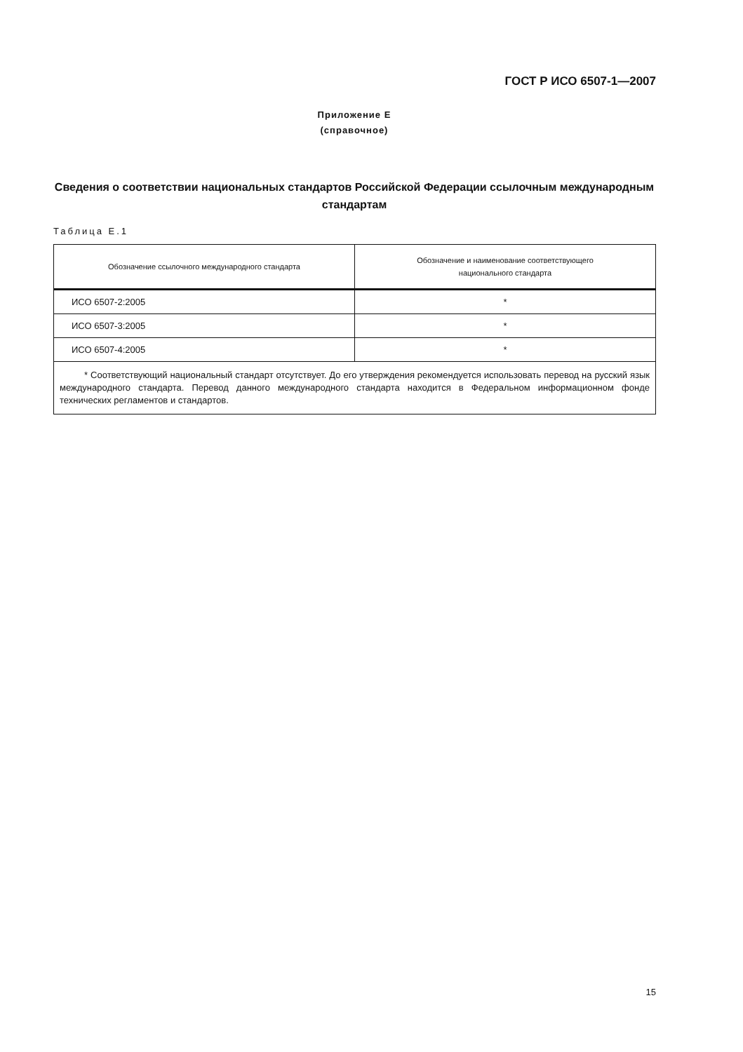ГОСТ Р ИСО 6507-1—2007
Приложение Е
(справочное)
Сведения о соответствии национальных стандартов Российской Федерации ссылочным международным стандартам
Таблица Е.1
| Обозначение ссылочного международного стандарта | Обозначение и наименование соответствующего национального стандарта |
| --- | --- |
| ИСО 6507-2:2005 | * |
| ИСО 6507-3:2005 | * |
| ИСО 6507-4:2005 | * |
| * Соответствующий национальный стандарт отсутствует. До его утверждения рекомендуется использовать перевод на русский язык международного стандарта. Перевод данного международного стандарта находится в Федеральном информационном фонде технических регламентов и стандартов. | |
15